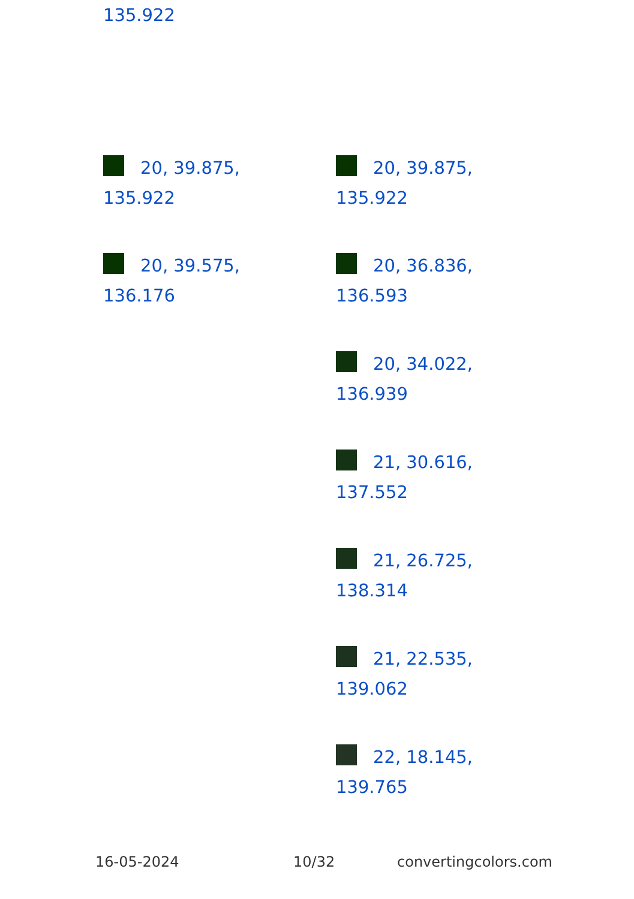135.922
20, 39.875, 135.922
20, 39.575, 136.176
20, 39.875, 135.922
20, 36.836, 136.593
20, 34.022, 136.939
21, 30.616, 137.552
21, 26.725, 138.314
21, 22.535, 139.062
22, 18.145, 139.765
16-05-2024 10/32 convertingcolors.com